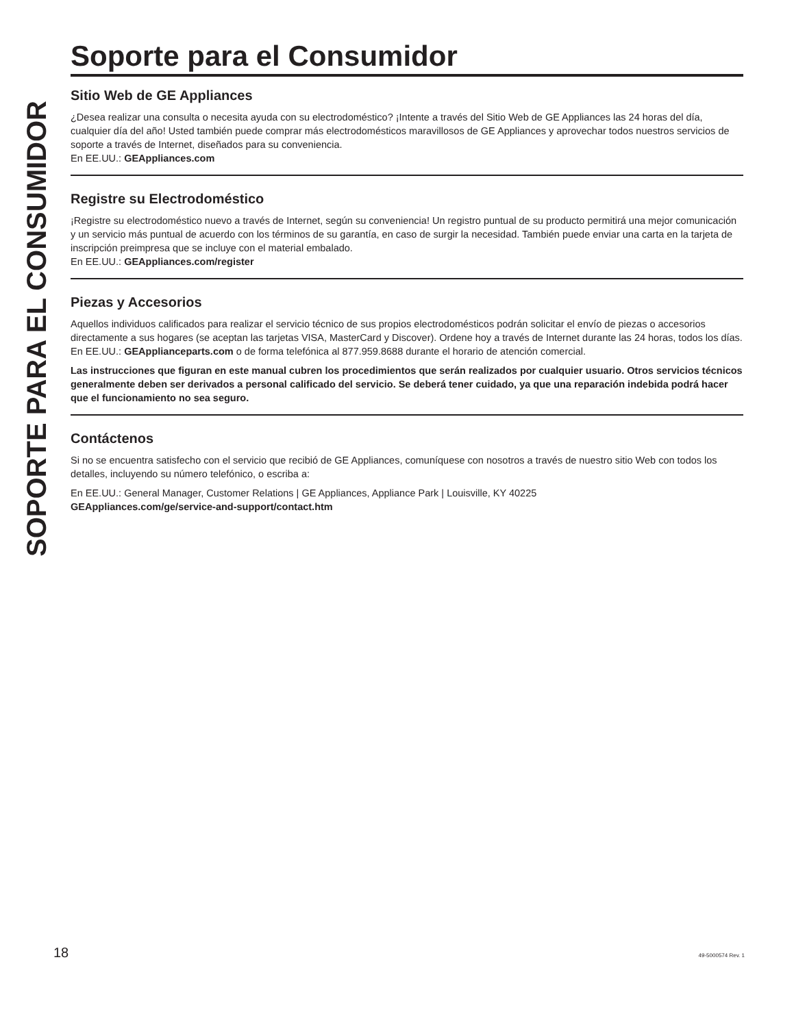SOPORTE PARA EL CONSUMIDOR
Soporte para el Consumidor
Sitio Web de GE Appliances
¿Desea realizar una consulta o necesita ayuda con su electrodoméstico? ¡Intente a través del Sitio Web de GE Appliances las 24 horas del día, cualquier día del año! Usted también puede comprar más electrodomésticos maravillosos de GE Appliances y aprovechar todos nuestros servicios de soporte a través de Internet, diseñados para su conveniencia.
En EE.UU.: GEAppliances.com
Registre su Electrodoméstico
¡Registre su electrodoméstico nuevo a través de Internet, según su conveniencia! Un registro puntual de su producto permitirá una mejor comunicación y un servicio más puntual de acuerdo con los términos de su garantía, en caso de surgir la necesidad. También puede enviar una carta en la tarjeta de inscripción preimpresa que se incluye con el material embalado.
En EE.UU.: GEAppliances.com/register
Piezas y Accesorios
Aquellos individuos calificados para realizar el servicio técnico de sus propios electrodomésticos podrán solicitar el envío de piezas o accesorios directamente a sus hogares (se aceptan las tarjetas VISA, MasterCard y Discover). Ordene hoy a través de Internet durante las 24 horas, todos los días. En EE.UU.: GEApplianceparts.com o de forma telefónica al 877.959.8688 durante el horario de atención comercial.
Las instrucciones que figuran en este manual cubren los procedimientos que serán realizados por cualquier usuario. Otros servicios técnicos generalmente deben ser derivados a personal calificado del servicio. Se deberá tener cuidado, ya que una reparación indebida podrá hacer que el funcionamiento no sea seguro.
Contáctenos
Si no se encuentra satisfecho con el servicio que recibió de GE Appliances, comuníquese con nosotros a través de nuestro sitio Web con todos los detalles, incluyendo su número telefónico, o escriba a:
En EE.UU.: General Manager, Customer Relations | GE Appliances, Appliance Park | Louisville, KY 40225
GEAppliances.com/ge/service-and-support/contact.htm
18 49-5000574 Rev. 1